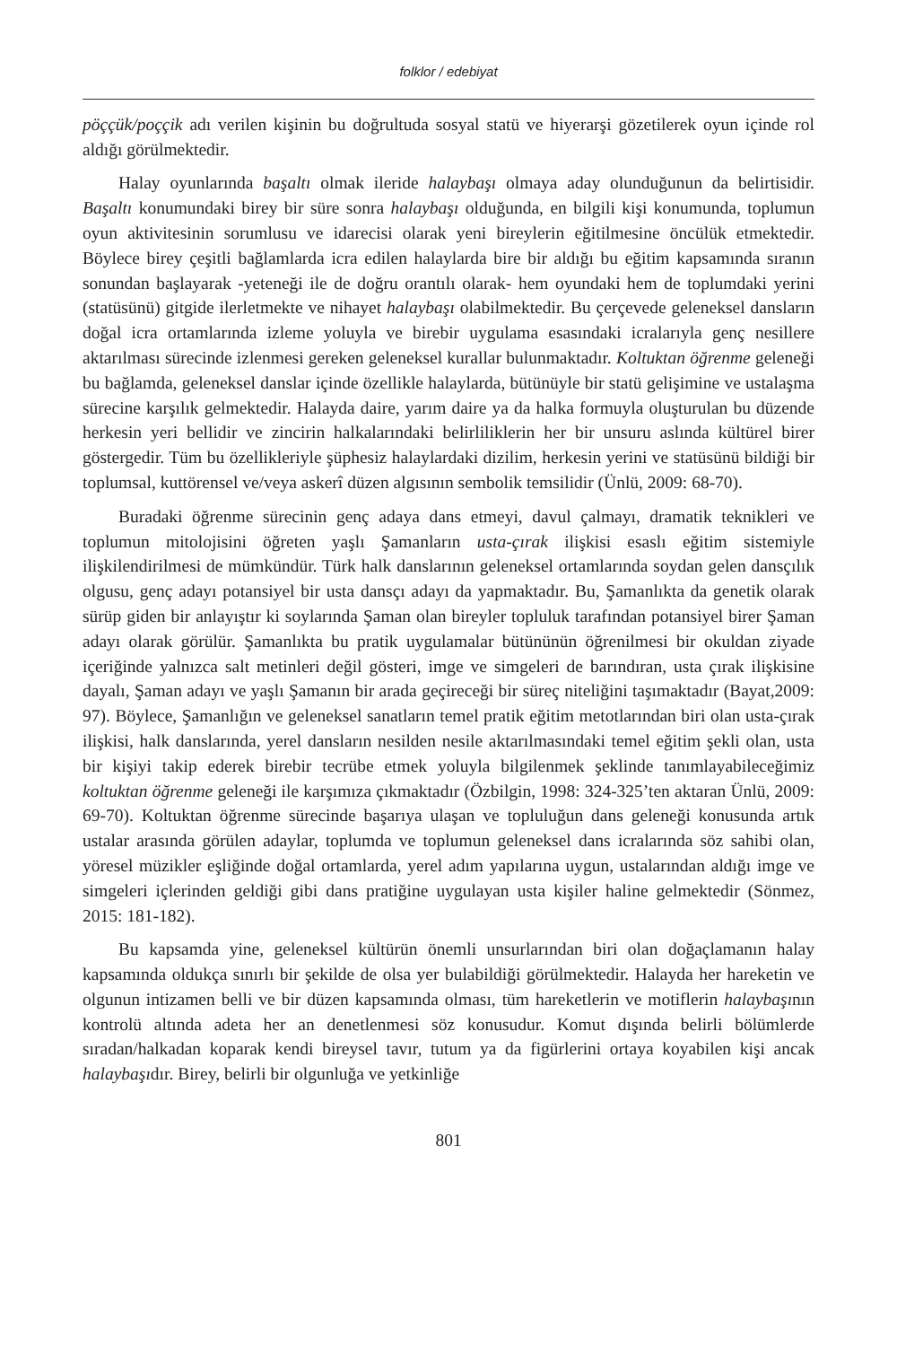folklor / edebiyat
pöççük/poççik adı verilen kişinin bu doğrultuda sosyal statü ve hiyerarşi gözetilerek oyun içinde rol aldığı görülmektedir.
Halay oyunlarında başaltı olmak ileride halaybaşı olmaya aday olunduğunun da belirtisidir. Başaltı konumundaki birey bir süre sonra halaybaşı olduğunda, en bilgili kişi konumunda, toplumun oyun aktivitesinin sorumlusu ve idarecisi olarak yeni bireylerin eğitilmesine öncülük etmektedir. Böylece birey çeşitli bağlamlarda icra edilen halaylarda bire bir aldığı bu eğitim kapsamında sıranın sonundan başlayarak -yeteneği ile de doğru orantılı olarak- hem oyundaki hem de toplumdaki yerini (statüsünü) gitgide ilerletmekte ve nihayet halaybaşı olabilmektedir. Bu çerçevede geleneksel dansların doğal icra ortamlarında izleme yoluyla ve birebir uygulama esasındaki icralarıyla genç nesillere aktarılması sürecinde izlenmesi gereken geleneksel kurallar bulunmaktadır. Koltuktan öğrenme geleneği bu bağlamda, geleneksel danslar içinde özellikle halaylarda, bütünüyle bir statü gelişimine ve ustalaşma sürecine karşılık gelmektedir. Halayda daire, yarım daire ya da halka formuyla oluşturulan bu düzende herkesin yeri bellidir ve zincirin halkalarındaki belirliliklerin her bir unsuru aslında kültürel birer göstergedir. Tüm bu özellikleriyle şüphesiz halaylardaki dizilim, herkesin yerini ve statüsünü bildiği bir toplumsal, kuttörensel ve/veya askerî düzen algısının sembolik temsilidir (Ünlü, 2009: 68-70).
Buradaki öğrenme sürecinin genç adaya dans etmeyi, davul çalmayı, dramatik teknikleri ve toplumun mitolojisini öğreten yaşlı Şamanların usta-çırak ilişkisi esaslı eğitim sistemiyle ilişkilendirilmesi de mümkündür. Türk halk danslarının geleneksel ortamlarında soydan gelen dansçılık olgusu, genç adayı potansiyel bir usta dansçı adayı da yapmaktadır. Bu, Şamanlıkta da genetik olarak sürüp giden bir anlayıştır ki soylarında Şaman olan bireyler topluluk tarafından potansiyel birer Şaman adayı olarak görülür. Şamanlıkta bu pratik uygulamalar bütününün öğrenilmesi bir okuldan ziyade içeriğinde yalnızca salt metinleri değil gösteri, imge ve simgeleri de barındıran, usta çırak ilişkisine dayalı, Şaman adayı ve yaşlı Şamanın bir arada geçireceği bir süreç niteliğini taşımaktadır (Bayat,2009: 97). Böylece, Şamanlığın ve geleneksel sanatların temel pratik eğitim metotlarından biri olan usta-çırak ilişkisi, halk danslarında, yerel dansların nesilden nesile aktarılmasındaki temel eğitim şekli olan, usta bir kişiyi takip ederek birebir tecrübe etmek yoluyla bilgilenmek şeklinde tanımlayabileceğimiz koltuktan öğrenme geleneği ile karşımıza çıkmaktadır (Özbilgin, 1998: 324-325’ten aktaran Ünlü, 2009: 69-70). Koltuktan öğrenme sürecinde başarıya ulaşan ve topluluğun dans geleneği konusunda artık ustalar arasında görülen adaylar, toplumda ve toplumun geleneksel dans icralarında söz sahibi olan, yöresel müzikler eşliğinde doğal ortamlarda, yerel adım yapılarına uygun, ustalarından aldığı imge ve simgeleri içlerinden geldiği gibi dans pratiğine uygulayan usta kişiler haline gelmektedir (Sönmez, 2015: 181-182).
Bu kapsamda yine, geleneksel kültürün önemli unsurlarından biri olan doğaçlamanın halay kapsamında oldukça sınırlı bir şekilde de olsa yer bulabildiği görülmektedir. Halayda her hareketin ve olgunun intizamen belli ve bir düzen kapsamında olması, tüm hareketlerin ve motiflerin halaybaşının kontrolü altında adeta her an denetlenmesi söz konusudur. Komut dışında belirli bölümlerde sıradan/halkadan koparak kendi bireysel tavır, tutum ya da figürlerini ortaya koyabilen kişi ancak halaybaşıdır. Birey, belirli bir olgunluğa ve yetkinliğe
801